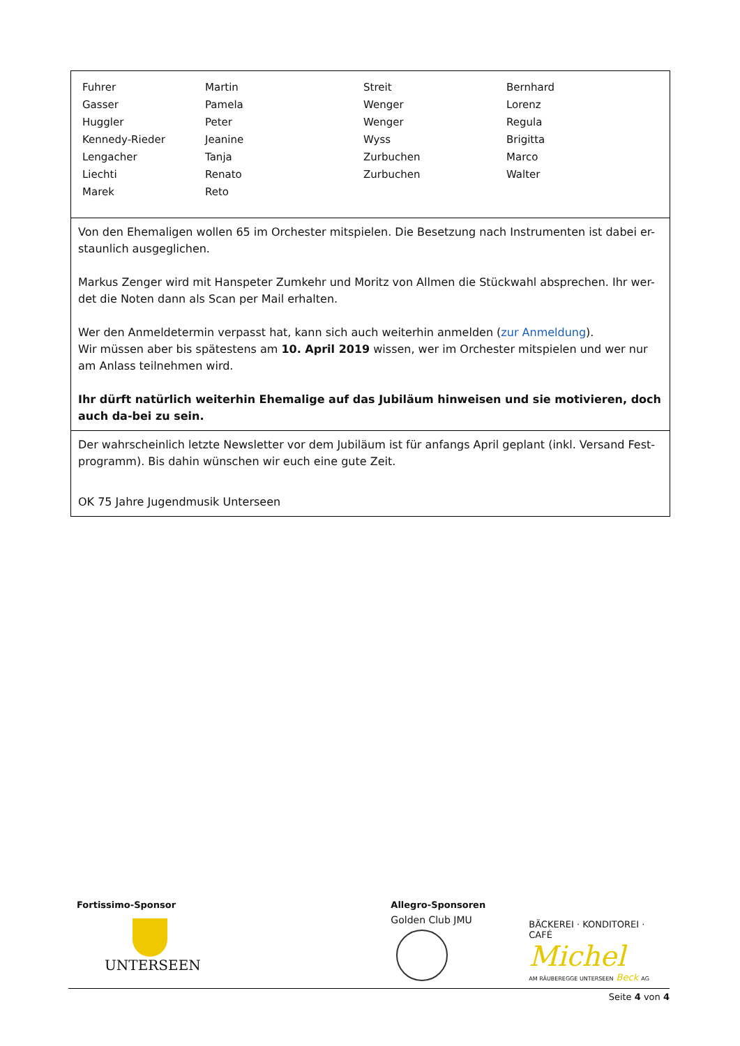| Fuhrer | Martin | Streit | Bernhard |
| Gasser | Pamela | Wenger | Lorenz |
| Huggler | Peter | Wenger | Regula |
| Kennedy-Rieder | Jeanine | Wyss | Brigitta |
| Lengacher | Tanja | Zurbuchen | Marco |
| Liechti | Renato | Zurbuchen | Walter |
| Marek | Reto | | |
Von den Ehemaligen wollen 65 im Orchester mitspielen. Die Besetzung nach Instrumenten ist dabei er-staunlich ausgeglichen.
Markus Zenger wird mit Hanspeter Zumkehr und Moritz von Allmen die Stückwahl absprechen. Ihr wer-det die Noten dann als Scan per Mail erhalten.
Wer den Anmeldetermin verpasst hat, kann sich auch weiterhin anmelden (zur Anmeldung).
Wir müssen aber bis spätestens am 10. April 2019 wissen, wer im Orchester mitspielen und wer nur am Anlass teilnehmen wird.
Ihr dürft natürlich weiterhin Ehemalige auf das Jubiläum hinweisen und sie motivieren, doch auch da-bei zu sein.
Der wahrscheinlich letzte Newsletter vor dem Jubiläum ist für anfangs April geplant (inkl. Versand Fest-programm). Bis dahin wünschen wir euch eine gute Zeit.
OK 75 Jahre Jugendmusik Unterseen
Fortissimo-Sponsor
UNTERSEEN
Allegro-Sponsoren
Golden Club JMU
BÄCKEREI · KONDITOREI · CAFÉ
Michel
AM RÄUBEREGGE UNTERSEEN Beck AG
Seite 4 von 4